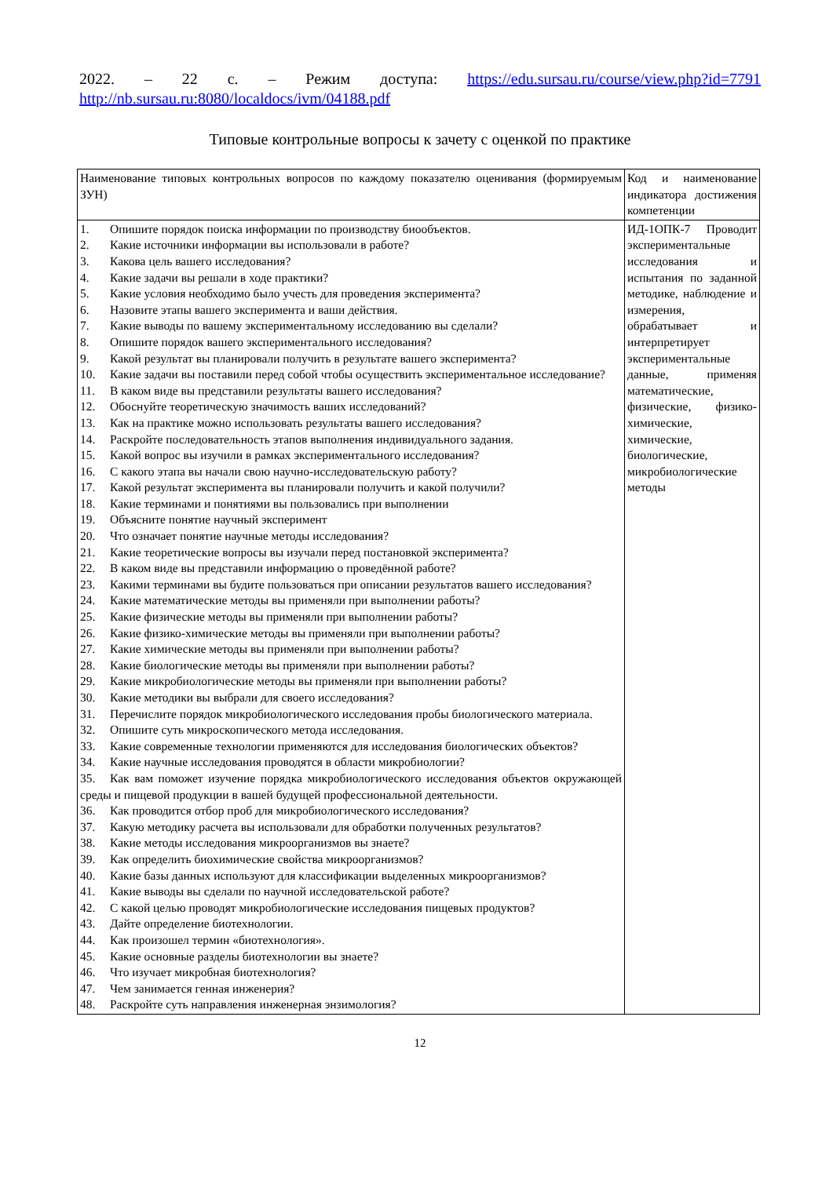2022. – 22 с. – Режим доступа: https://edu.sursau.ru/course/view.php?id=7791
http://nb.sursau.ru:8080/localdocs/ivm/04188.pdf
Типовые контрольные вопросы к зачету с оценкой по практике
| Наименование типовых контрольных вопросов по каждому показателю оценивания (формируемым ЗУН) | Код и наименование индикатора достижения компетенции |
| 1. Опишите порядок поиска информации по производству биообъектов. 2. Какие источники информации вы использовали в работе? 3. Какова цель вашего исследования? 4. Какие задачи вы решали в ходе практики? 5. Какие условия необходимо было учесть для проведения эксперимента? 6. Назовите этапы вашего эксперимента и ваши действия. 7. Какие выводы по вашему экспериментальному исследованию вы сделали? 8. Опишите порядок вашего экспериментального исследования? 9. Какой результат вы планировали получить в результате вашего эксперимента? 10. Какие задачи вы поставили перед собой чтобы осуществить экспериментальное исследование? 11. В каком виде вы представили результаты вашего исследования? 12. Обоснуйте теоретическую значимость ваших исследований? 13. Как на практике можно использовать результаты вашего исследования? 14. Раскройте последовательность этапов выполнения индивидуального задания. 15. Какой вопрос вы изучили в рамках экспериментального исследования? 16. С какого этапа вы начали свою научно-исследовательскую работу? 17. Какой результат эксперимента вы планировали получить и какой получили? 18. Какие терминами и понятиями вы пользовались при выполнении 19. Объясните понятие научный эксперимент 20. Что означает понятие научные методы исследования? 21. Какие теоретические вопросы вы изучали перед постановкой эксперимента? 22. В каком виде вы представили информацию о проведённой работе? 23. Какими терминами вы будите пользоваться при описании результатов вашего исследования? 24. Какие математические методы вы применяли при выполнении работы? 25. Какие физические методы вы применяли при выполнении работы? 26. Какие физико-химические методы вы применяли при выполнении работы? 27. Какие химические методы вы применяли при выполнении работы? 28. Какие биологические методы вы применяли при выполнении работы? 29. Какие микробиологические методы вы применяли при выполнении работы? 30. Какие методики вы выбрали для своего исследования? 31. Перечислите порядок микробиологического исследования пробы биологического материала. 32. Опишите суть микроскопического метода исследования. 33. Какие современные технологии применяются для исследования биологических объектов? 34. Какие научные исследования проводятся в области микробиологии? 35. Как вам поможет изучение порядка микробиологического исследования объектов окружающей среды и пищевой продукции в вашей будущей профессиональной деятельности. 36. Как проводится отбор проб для микробиологического исследования? 37. Какую методику расчета вы использовали для обработки полученных результатов? 38. Какие методы исследования микроорганизмов вы знаете? 39. Как определить биохимические свойства микроорганизмов? 40. Какие базы данных используют для классификации выделенных микроорганизмов? 41. Какие выводы вы сделали по научной исследовательской работе? 42. С какой целью проводят микробиологические исследования пищевых продуктов? 43. Дайте определение биотехнологии. 44. Как произошел термин «биотехнология». 45. Какие основные разделы биотехнологии вы знаете? 46. Что изучает микробная биотехнология? 47. Чем занимается генная инженерия? 48. Раскройте суть направления инженерная энзимология? | ИД-1ОПК-7 Проводит экспериментальные исследования и испытания по заданной методике, наблюдение и измерения, обрабатывает и интерпретирует экспериментальные данные, применяя математические, физические, физико-химические, химические, биологические, микробиологические методы |
12